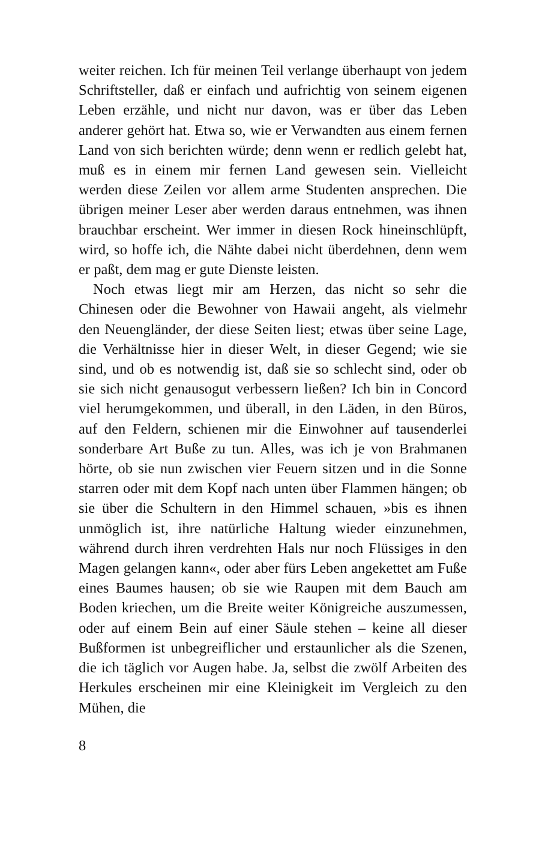weiter reichen. Ich für meinen Teil verlange überhaupt von jedem Schriftsteller, daß er einfach und aufrichtig von seinem eigenen Leben erzähle, und nicht nur davon, was er über das Leben anderer gehört hat. Etwa so, wie er Verwandten aus einem fernen Land von sich berichten würde; denn wenn er redlich gelebt hat, muß es in einem mir fernen Land gewesen sein. Vielleicht werden diese Zeilen vor allem arme Studenten ansprechen. Die übrigen meiner Leser aber werden daraus entnehmen, was ihnen brauchbar erscheint. Wer immer in diesen Rock hineinschlüpft, wird, so hoffe ich, die Nähte dabei nicht überdehnen, denn wem er paßt, dem mag er gute Dienste leisten.
Noch etwas liegt mir am Herzen, das nicht so sehr die Chinesen oder die Bewohner von Hawaii angeht, als vielmehr den Neuengländer, der diese Seiten liest; etwas über seine Lage, die Verhältnisse hier in dieser Welt, in dieser Gegend; wie sie sind, und ob es notwendig ist, daß sie so schlecht sind, oder ob sie sich nicht genausogut verbessern ließen? Ich bin in Concord viel herumgekommen, und überall, in den Läden, in den Büros, auf den Feldern, schienen mir die Einwohner auf tausenderlei sonderbare Art Buße zu tun. Alles, was ich je von Brahmanen hörte, ob sie nun zwischen vier Feuern sitzen und in die Sonne starren oder mit dem Kopf nach unten über Flammen hängen; ob sie über die Schultern in den Himmel schauen, »bis es ihnen unmöglich ist, ihre natürliche Haltung wieder einzunehmen, während durch ihren verdrehten Hals nur noch Flüssiges in den Magen gelangen kann«, oder aber fürs Leben angekettet am Fuße eines Baumes hausen; ob sie wie Raupen mit dem Bauch am Boden kriechen, um die Breite weiter Königreiche auszumessen, oder auf einem Bein auf einer Säule stehen – keine all dieser Bußformen ist unbegreiflicher und erstaunlicher als die Szenen, die ich täglich vor Augen habe. Ja, selbst die zwölf Arbeiten des Herkules erscheinen mir eine Kleinigkeit im Vergleich zu den Mühen, die
8